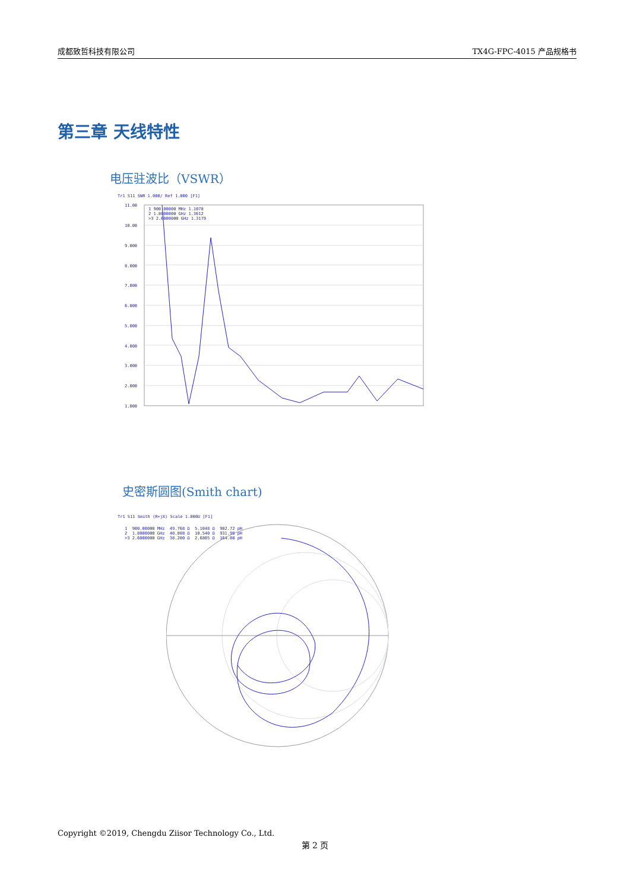成都致哲科技有限公司 TX4G-FPC-4015 产品规格书
第三章 天线特性
电压驻波比（VSWR）
Tr1 S11 SWR 1.000/ Ref 1.000 [F1]
11.00
10.00
9.000
8.000
7.000
6.000
5.000
4.000
3.000
2.000
1.000
1 900.00000 MHz 1.1078
2 1.8000000 GHz 1.3612
>3 2.6000000 GHz 1.3179
史密斯圆图(Smith chart)
Tr1 S11 Smith (R+jX) Scale 1.000U [F1]
1 900.00000 MHz 49.768 Ω 5.1048 Ω 902.72 pH 2 1.8000000 GHz 40.808 Ω 10.540 Ω 931.90 pH >3 2.6000000 GHz 38.200 Ω 2.6805 Ω 164.08 pH
Copyright ©2019, Chengdu Ziisor Technology Co., Ltd.
第 2 页